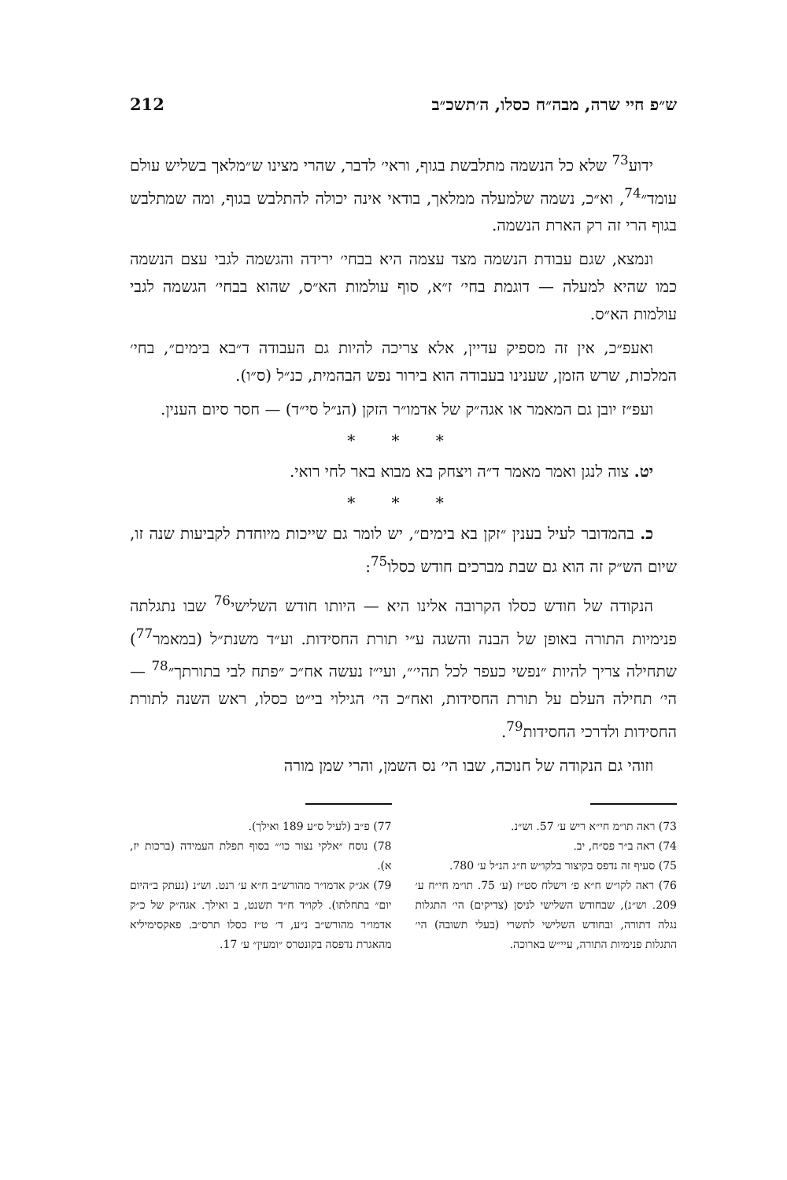ש״פ חיי שרה, מבה״ח כסלו, ה׳תשכ״ב 212
ידוע<sup>73</sup> שלא כל הנשמה מתלבשת בגוף, וראי׳ לדבר, שהרי מצינו ש״מלאך בשליש עולם עומד״<sup>74</sup>, וא״כ, נשמה שלמעלה ממלאך, בודאי אינה יכולה להתלבש בגוף, ומה שמתלבש בגוף הרי זה רק הארת הנשמה.
ונמצא, שגם עבודת הנשמה מצד עצמה היא בבחי׳ ירידה והגשמה לגבי עצם הנשמה כמו שהיא למעלה — דוגמת בחי׳ ז״א, סוף עולמות הא״ס, שהוא בבחי׳ הגשמה לגבי עולמות הא״ס.
ואעפ״כ, אין זה מספיק עדיין, אלא צריכה להיות גם העבודה ד״בא בימים״, בחי׳ המלכות, שרש הזמן, שענינו בעבודה הוא בירור נפש הבהמית, כנ״ל (ס״ו).
ועפ״ז יובן גם המאמר או אגה״ק של אדמו״ר הזקן (הנ״ל סי״ד) — חסר סיום הענין.
* * *
יט. צוה לנגן ואמר מאמר ד״ה ויצחק בא מבוא באר לחי רואי.
* * *
כ. בהמדובר לעיל בענין ״זקן בא בימים״, יש לומר גם שייכות מיוחדת לקביעות שנה זו, שיום הש״ק זה הוא גם שבת מברכים חודש כסלו<sup>75</sup>:
הנקודה של חודש כסלו הקרובה אלינו היא — היותו חודש השלישי<sup>76</sup> שבו נתגלתה פנימיות התורה באופן של הבנה והשגה ע״י תורת החסידות. וע״ד משנת״ל (במאמר<sup>77</sup>) שתחילה צריך להיות ״נפשי כעפר לכל תהי׳״, ועי״ז נעשה אח״כ ״פתח לבי בתורתך״<sup>78</sup> — הי׳ תחילה העלם על תורת החסידות, ואח״כ הי׳ הגילוי בי״ט כסלו, ראש השנה לתורת החסידות ולדרכי החסידות<sup>79</sup>.
וזוהי גם הנקודה של חנוכה, שבו הי׳ נס השמן, והרי שמן מורה
73) ראה תו״מ חי״א ריש ע׳ 57. וש״נ.
74) ראה ב״ר פס״ח, יב.
75) סעיף זה נדפס בקיצור בלקו״ש ח״ג הנ״ל ע׳ 780.
76) ראה לקו״ש ח״א פ׳ וישלח סט״ז (ע׳ 75. תו״מ חי״ח ע׳ 209. וש״נ), שבחודש השלישי לניסן (צדיקים) הי׳ התגלות נגלה דתורה, ובחודש השלישי לתשרי (בעלי תשובה) הי׳ התגלות פנימיות התורה, עיי״ש בארוכה.
77) פ״ב (לעיל ס״ע 189 ואילך).
78) נוסח ״אלקי נצור כו׳״ בסוף תפלת העמידה (ברכות יז, א).
79) אג״ק אדמו״ר מהורש״ב ח״א ע׳ רנט. וש״נ (נעתק ב״היום יום״ בתחלתו). לקו״ד ח״ד תשנט, ב ואילך. אגה״ק של כ״ק אדמו״ר מהורש״ב נ״ע, ד׳ ט״ז כסלו תרס״ב. פאקסימיליא מהאגרת נדפסה בקונטרס ״ומעין״ ע׳ 17.